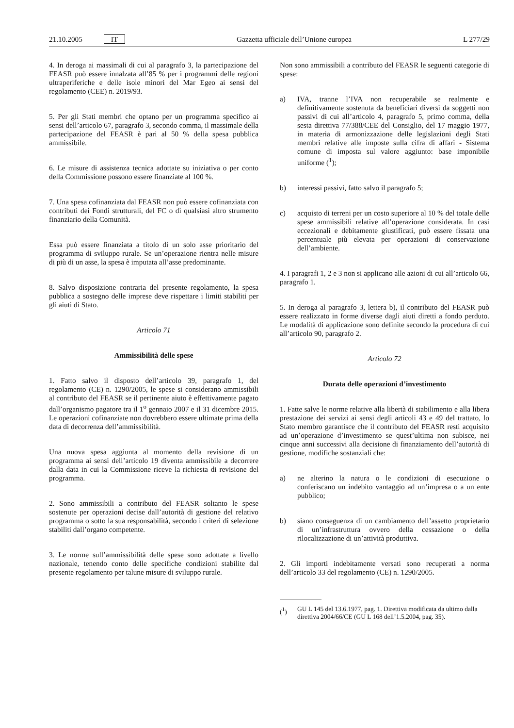21.10.2005 IT Gazzetta ufficiale dell’Unione europea L 277/29
4. In deroga ai massimali di cui al paragrafo 3, la partecipazione del FEASR può essere innalzata all’85 % per i programmi delle regioni ultraperiferiche e delle isole minori del Mar Egeo ai sensi del regolamento (CEE) n. 2019/93.
5. Per gli Stati membri che optano per un programma specifico ai sensi dell’articolo 67, paragrafo 3, secondo comma, il massimale della partecipazione del FEASR è pari al 50 % della spesa pubblica ammissibile.
6. Le misure di assistenza tecnica adottate su iniziativa o per conto della Commissione possono essere finanziate al 100 %.
7. Una spesa cofinanziata dal FEASR non può essere cofinanziata con contributi dei Fondi strutturali, del FC o di qualsiasi altro strumento finanziario della Comunità.
Essa può essere finanziata a titolo di un solo asse prioritario del programma di sviluppo rurale. Se un’operazione rientra nelle misure di più di un asse, la spesa è imputata all’asse predominante.
8. Salvo disposizione contraria del presente regolamento, la spesa pubblica a sostegno delle imprese deve rispettare i limiti stabiliti per gli aiuti di Stato.
Articolo 71
Ammissibilità delle spese
1. Fatto salvo il disposto dell’articolo 39, paragrafo 1, del regolamento (CE) n. 1290/2005, le spese si considerano ammissibili al contributo del FEASR se il pertinente aiuto è effettivamente pagato dall’organismo pagatore tra il 1<sup>o</sup> gennaio 2007 e il 31 dicembre 2015. Le operazioni cofinanziate non dovrebbero essere ultimate prima della data di decorrenza dell’ammissibilità.
Una nuova spesa aggiunta al momento della revisione di un programma ai sensi dell’articolo 19 diventa ammissibile a decorrere dalla data in cui la Commissione riceve la richiesta di revisione del programma.
2. Sono ammissibili a contributo del FEASR soltanto le spese sostenute per operazioni decise dall’autorità di gestione del relativo programma o sotto la sua responsabilità, secondo i criteri di selezione stabiliti dall’organo competente.
3. Le norme sull’ammissibilità delle spese sono adottate a livello nazionale, tenendo conto delle specifiche condizioni stabilite dal presente regolamento per talune misure di sviluppo rurale.
Non sono ammissibili a contributo del FEASR le seguenti categorie di spese:
a) IVA, tranne l’IVA non recuperabile se realmente e definitivamente sostenuta da beneficiari diversi da soggetti non passivi di cui all’articolo 4, paragrafo 5, primo comma, della sesta direttiva 77/388/CEE del Consiglio, del 17 maggio 1977, in materia di armonizzazione delle legislazioni degli Stati membri relative alle imposte sulla cifra di affari - Sistema comune di imposta sul valore aggiunto: base imponibile uniforme (<sup>1</sup>);
b) interessi passivi, fatto salvo il paragrafo 5;
c) acquisto di terreni per un costo superiore al 10 % del totale delle spese ammissibili relative all’operazione considerata. In casi eccezionali e debitamente giustificati, può essere fissata una percentuale più elevata per operazioni di conservazione dell’ambiente.
4. I paragrafi 1, 2 e 3 non si applicano alle azioni di cui all’articolo 66, paragrafo 1.
5. In deroga al paragrafo 3, lettera b), il contributo del FEASR può essere realizzato in forme diverse dagli aiuti diretti a fondo perduto. Le modalità di applicazione sono definite secondo la procedura di cui all’articolo 90, paragrafo 2.
Articolo 72
Durata delle operazioni d’investimento
1. Fatte salve le norme relative alla libertà di stabilimento e alla libera prestazione dei servizi ai sensi degli articoli 43 e 49 del trattato, lo Stato membro garantisce che il contributo del FEASR resti acquisito ad un’operazione d’investimento se quest’ultima non subisce, nei cinque anni successivi alla decisione di finanziamento dell’autorità di gestione, modifiche sostanziali che:
a) ne alterino la natura o le condizioni di esecuzione o conferiscano un indebito vantaggio ad un’impresa o a un ente pubblico;
b) siano conseguenza di un cambiamento dell’assetto proprietario di un’infrastruttura ovvero della cessazione o della rilocalizzazione di un’attività produttiva.
2. Gli importi indebitamente versati sono recuperati a norma dell’articolo 33 del regolamento (CE) n. 1290/2005.
(<sup>1</sup>) GU L 145 del 13.6.1977, pag. 1. Direttiva modificata da ultimo dalla direttiva 2004/66/CE (GU L 168 dell’1.5.2004, pag. 35).